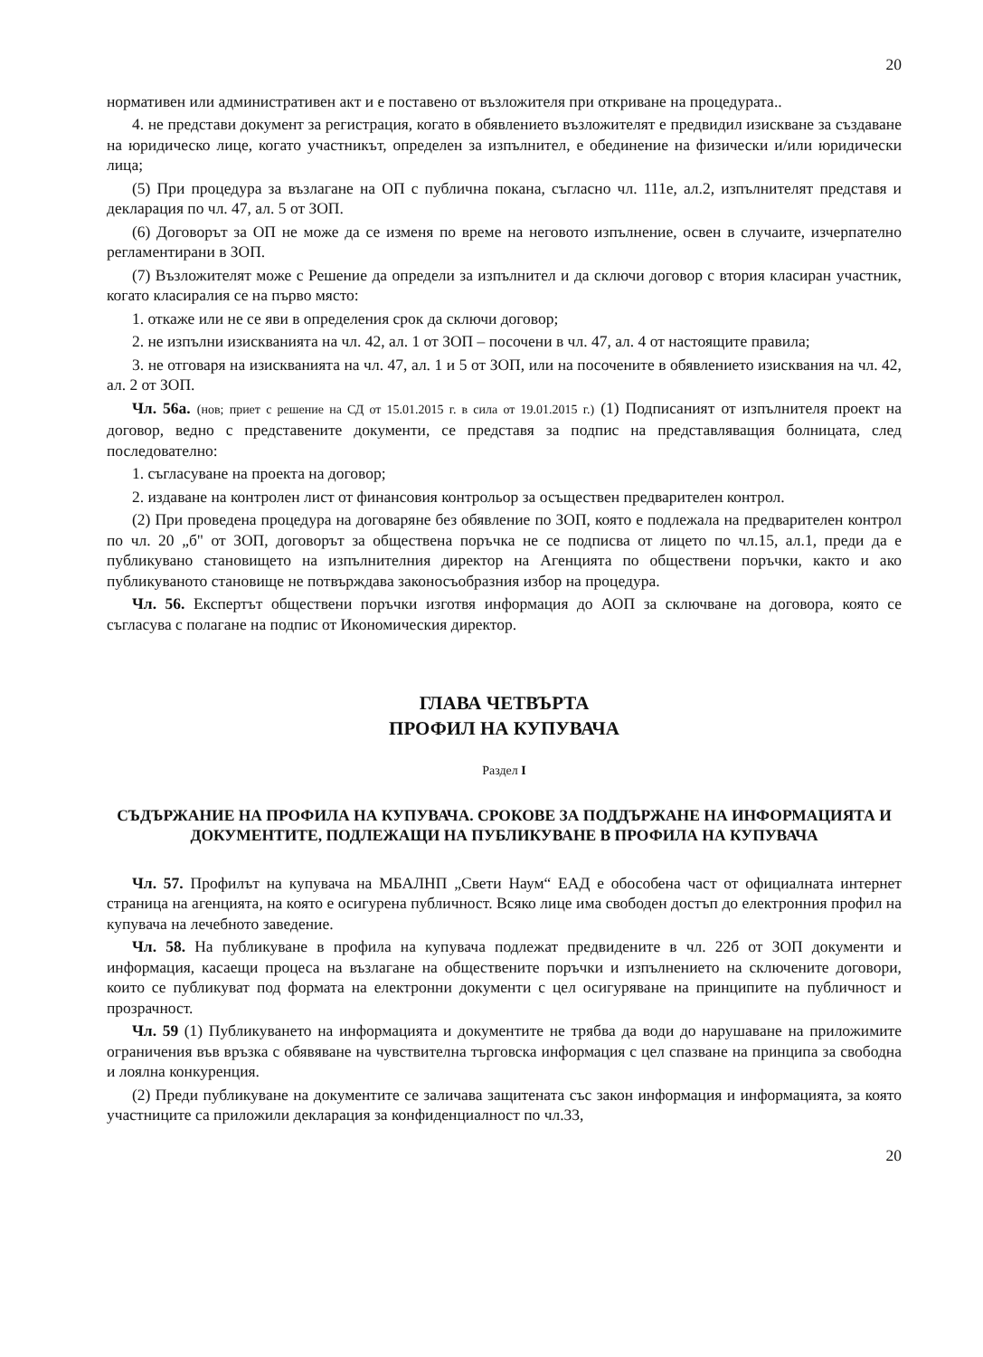20
нормативен или административен акт и е поставено от възложителя при откриване на процедурата..
4. не представи документ за регистрация, когато в обявлението възложителят е предвидил изискване за създаване на юридическо лице, когато участникът, определен за изпълнител, е обединение на физически и/или юридически лица;
(5) При процедура за възлагане на ОП с публична покана, съгласно чл. 111е, ал.2, изпълнителят представя и декларация по чл. 47, ал. 5 от ЗОП.
(6) Договорът за ОП не може да се изменя по време на неговото изпълнение, освен в случаите, изчерпателно регламентирани в ЗОП.
(7) Възложителят може с Решение да определи за изпълнител и да сключи договор с втория класиран участник, когато класиралия се на първо място:
1. откаже или не се яви в определения срок да сключи договор;
2. не изпълни изискванията на чл. 42, ал. 1 от ЗОП – посочени в чл. 47, ал. 4 от настоящите правила;
3. не отговаря на изискванията на чл. 47, ал. 1 и 5 от ЗОП, или на посочените в обявлението изисквания на чл. 42, ал. 2 от ЗОП.
Чл. 56а. (нов; приет с решение на СД от 15.01.2015 г. в сила от 19.01.2015 г.) (1) Подписаният от изпълнителя проект на договор, ведно с представените документи, се представя за подпис на представляващия болницата, след последователно:
1. съгласуване на проекта на договор;
2. издаване на контролен лист от финансовия контрольор за осъществен предварителен контрол.
(2) При проведена процедура на договаряне без обявление по ЗОП, която е подлежала на предварителен контрол по чл. 20 „б" от ЗОП, договорът за обществена поръчка не се подписва от лицето по чл.15, ал.1, преди да е публикувано становището на изпълнителния директор на Агенцията по обществени поръчки, както и ако публикуваното становище не потвърждава законосъобразния избор на процедура.
Чл. 56. Експертът обществени поръчки изготвя информация до АОП за сключване на договора, която се съгласува с полагане на подпис от Икономическия директор.
ГЛАВА ЧЕТВЪРТА
ПРОФИЛ НА КУПУВАЧА
Раздел I
СЪДЪРЖАНИЕ НА ПРОФИЛА НА КУПУВАЧА. СРОКОВЕ ЗА ПОДДЪРЖАНЕ НА ИНФОРМАЦИЯТА И ДОКУМЕНТИТЕ, ПОДЛЕЖАЩИ НА ПУБЛИКУВАНЕ В ПРОФИЛА НА КУПУВАЧА
Чл. 57. Профилът на купувача на МБАЛНП „Свети Наум“ ЕАД е обособена част от официалната интернет страница на агенцията, на която е осигурена публичност. Всяко лице има свободен достъп до електронния профил на купувача на лечебното заведение.
Чл. 58. На публикуване в профила на купувача подлежат предвидените в чл. 22б от ЗОП документи и информация, касаещи процеса на възлагане на обществените поръчки и изпълнението на сключените договори, които се публикуват под формата на електронни документи с цел осигуряване на принципите на публичност и прозрачност.
Чл. 59 (1) Публикуването на информацията и документите не трябва да води до нарушаване на приложимите ограничения във връзка с обявяване на чувствителна търговска информация с цел спазване на принципа за свободна и лоялна конкуренция.
(2) Преди публикуване на документите се заличава защитената със закон информация и информацията, за която участниците са приложили декларация за конфиденциалност по чл.33,
20